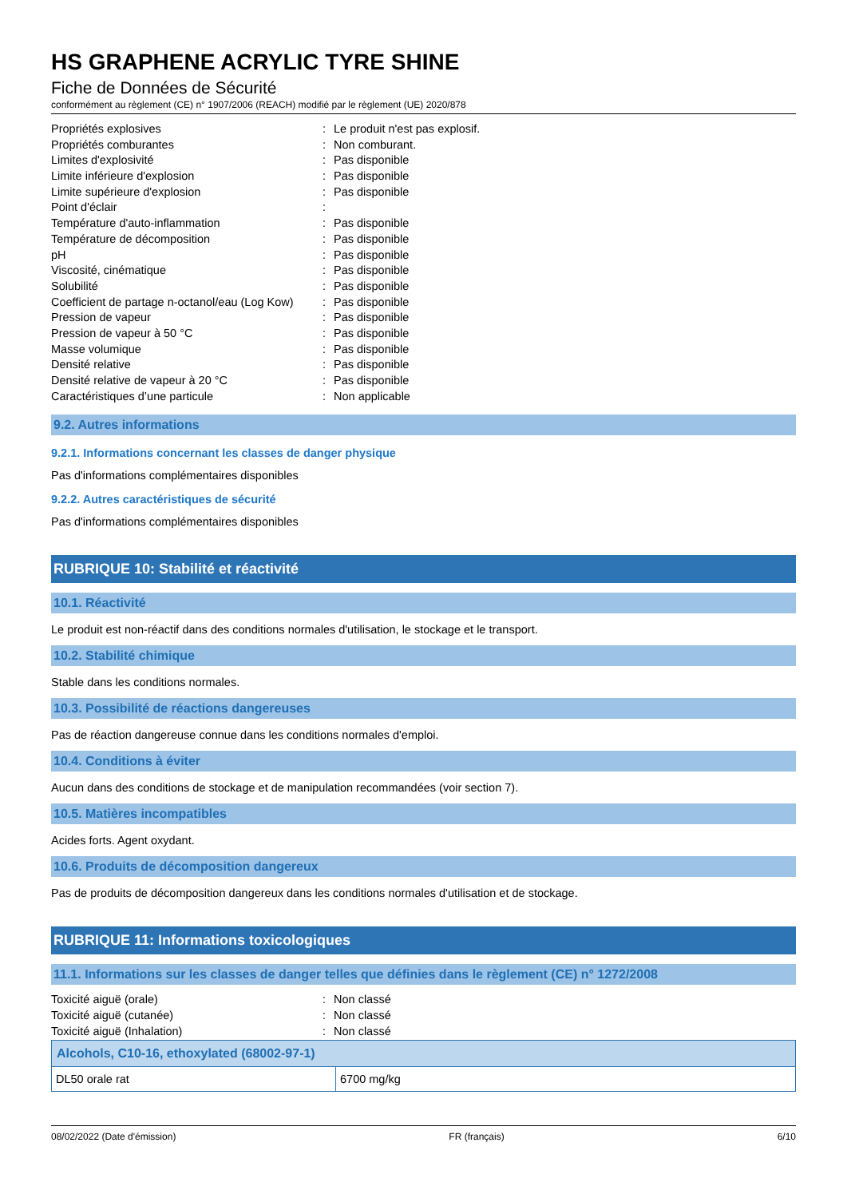HS GRAPHENE ACRYLIC TYRE SHINE
Fiche de Données de Sécurité
conformément au règlement (CE) n° 1907/2006 (REACH) modifié par le règlement (UE) 2020/878
| Propriétés explosives | : | Le produit n'est pas explosif. |
| Propriétés comburantes | : | Non comburant. |
| Limites d'explosivité | : | Pas disponible |
| Limite inférieure d'explosion | : | Pas disponible |
| Limite supérieure d'explosion | : | Pas disponible |
| Point d'éclair | : | |
| Température d'auto-inflammation | : | Pas disponible |
| Température de décomposition | : | Pas disponible |
| pH | : | Pas disponible |
| Viscosité, cinématique | : | Pas disponible |
| Solubilité | : | Pas disponible |
| Coefficient de partage n-octanol/eau (Log Kow) | : | Pas disponible |
| Pression de vapeur | : | Pas disponible |
| Pression de vapeur à 50 °C | : | Pas disponible |
| Masse volumique | : | Pas disponible |
| Densité relative | : | Pas disponible |
| Densité relative de vapeur à 20 °C | : | Pas disponible |
| Caractéristiques d’une particule | : | Non applicable |
9.2. Autres informations
9.2.1. Informations concernant les classes de danger physique
Pas d'informations complémentaires disponibles
9.2.2. Autres caractéristiques de sécurité
Pas d'informations complémentaires disponibles
RUBRIQUE 10: Stabilité et réactivité
10.1. Réactivité
Le produit est non-réactif dans des conditions normales d'utilisation, le stockage et le transport.
10.2. Stabilité chimique
Stable dans les conditions normales.
10.3. Possibilité de réactions dangereuses
Pas de réaction dangereuse connue dans les conditions normales d'emploi.
10.4. Conditions à éviter
Aucun dans des conditions de stockage et de manipulation recommandées (voir section 7).
10.5. Matières incompatibles
Acides forts. Agent oxydant.
10.6. Produits de décomposition dangereux
Pas de produits de décomposition dangereux dans les conditions normales d'utilisation et de stockage.
RUBRIQUE 11: Informations toxicologiques
11.1. Informations sur les classes de danger telles que définies dans le règlement (CE) n° 1272/2008
| Toxicité aiguë (orale) | : | Non classé |
| Toxicité aiguë (cutanée) | : | Non classé |
| Toxicité aiguë (Inhalation) | : | Non classé |
| Alcohols, C10-16, ethoxylated (68002-97-1) | |
| --- | --- |
| DL50 orale rat | 6700 mg/kg |
08/02/2022 (Date d'émission) FR (français) 6/10